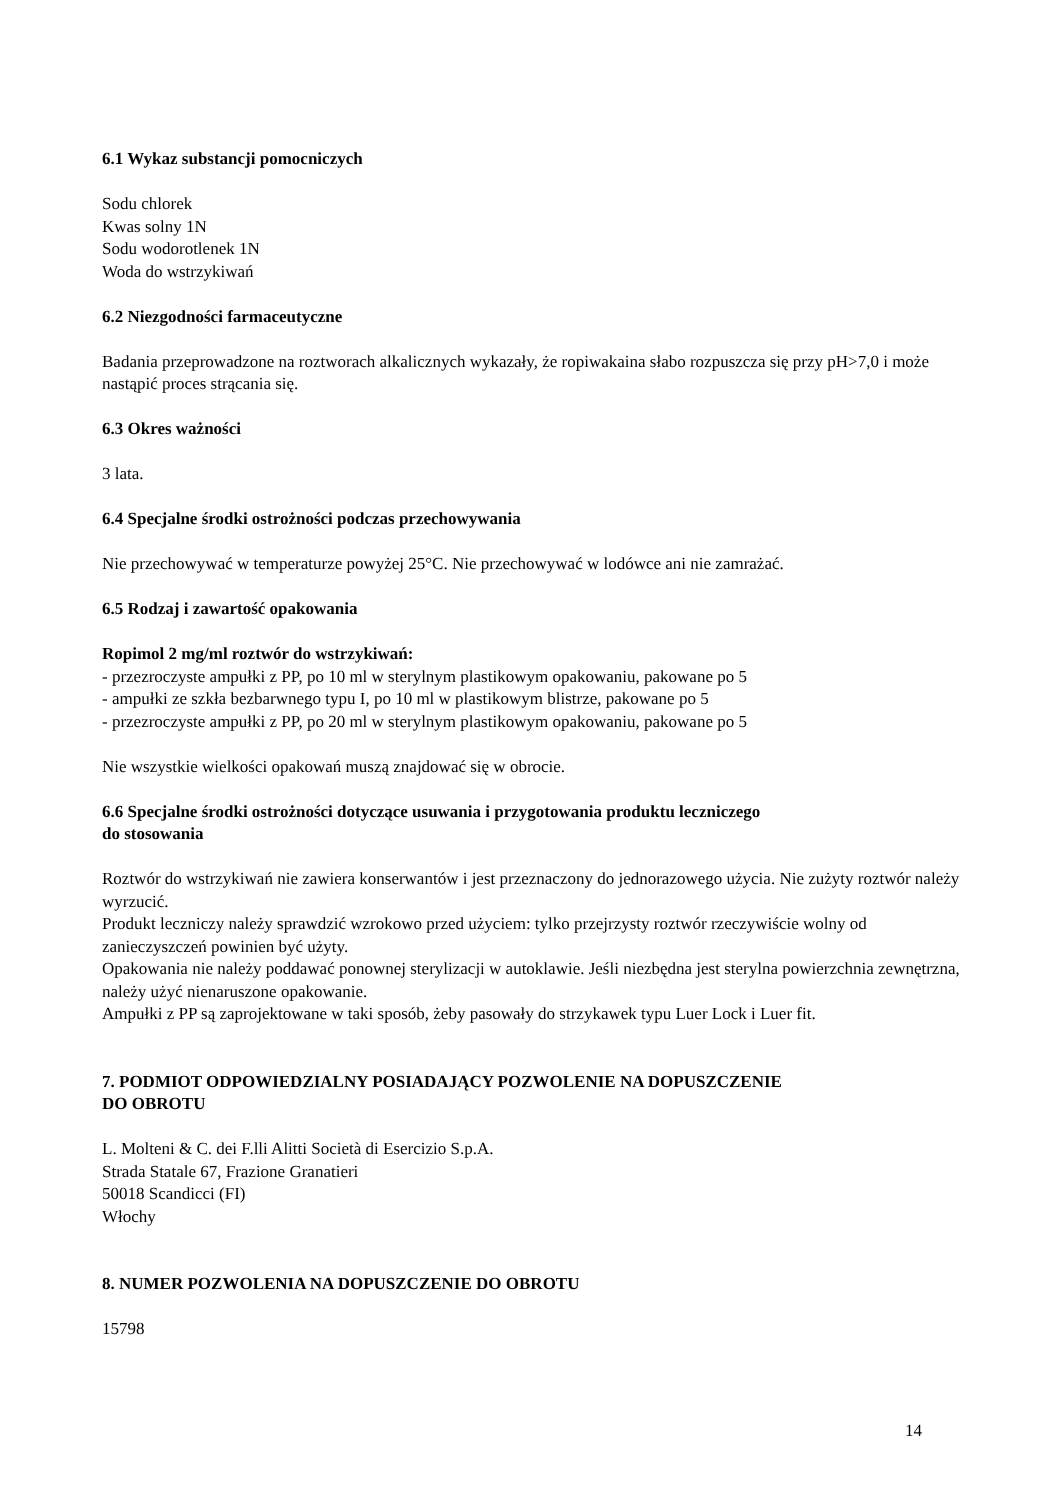6.1 Wykaz substancji pomocniczych
Sodu chlorek
Kwas solny 1N
Sodu wodorotlenek 1N
Woda do wstrzykiwań
6.2 Niezgodności farmaceutyczne
Badania przeprowadzone na roztworach alkalicznych wykazały, że ropiwakaina słabo rozpuszcza się przy pH>7,0 i może nastąpić proces strącania się.
6.3 Okres ważności
3 lata.
6.4 Specjalne środki ostrożności podczas przechowywania
Nie przechowywać w temperaturze powyżej 25°C. Nie przechowywać w lodówce ani nie zamrażać.
6.5 Rodzaj i zawartość opakowania
Ropimol 2 mg/ml roztwór do wstrzykiwań:
- przezroczyste ampułki z PP, po 10 ml w sterylnym plastikowym opakowaniu, pakowane po 5
- ampułki ze szkła bezbarwnego typu I, po 10 ml w plastikowym blistrze, pakowane po 5
- przezroczyste ampułki z PP, po 20 ml w sterylnym plastikowym opakowaniu, pakowane po 5
Nie wszystkie wielkości opakowań muszą znajdować się w obrocie.
6.6 Specjalne środki ostrożności dotyczące usuwania i przygotowania produktu leczniczego
do stosowania
Roztwór do wstrzykiwań nie zawiera konserwantów i jest przeznaczony do jednorazowego użycia. Nie zużyty roztwór należy wyrzucić.
Produkt leczniczy należy sprawdzić wzrokowo przed użyciem: tylko przejrzysty roztwór rzeczywiście wolny od zanieczyszczeń powinien być użyty.
Opakowania nie należy poddawać ponownej sterylizacji w autoklawie. Jeśli niezbędna jest sterylna powierzchnia zewnętrzna, należy użyć nienaruszone opakowanie.
Ampułki z PP są zaprojektowane w taki sposób, żeby pasowały do strzykawek typu Luer Lock i Luer fit.
7. PODMIOT ODPOWIEDZIALNY POSIADAJĄCY POZWOLENIE NA DOPUSZCZENIE
DO OBROTU
L. Molteni & C. dei F.lli Alitti Società di Esercizio S.p.A.
Strada Statale 67, Frazione Granatieri
50018 Scandicci (FI)
Włochy
8. NUMER POZWOLENIA NA DOPUSZCZENIE DO OBROTU
15798
14